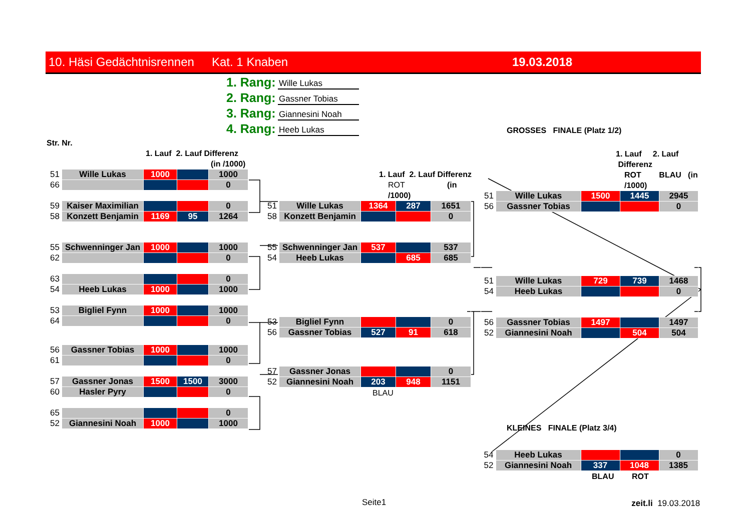10. Häsi Gedächtnisrennen Kat. 1 Knaben 19.03.2018
1. Rang: Wille Lukas
2. Rang: Gassner Tobias
3. Rang: Giannesini Noah
4. Rang: Heeb Lukas
Str. Nr.
1. Lauf 2. Lauf Differenz
(in /1000)
| 51 | Wille Lukas | 1000 | | 1000 |
| 66 | | | | 0 |
| 59 | Kaiser Maximilian | | | 0 |
| 58 | Konzett Benjamin | 1169 | 95 | 1264 |
| 55 | Schwenninger Jan | 1000 | | 1000 |
| 62 | | | | 0 |
| 63 | | | | 0 |
| 54 | Heeb Lukas | 1000 | | 1000 |
| 53 | Bigliel Fynn | 1000 | | 1000 |
| 64 | | | | 0 |
| 56 | Gassner Tobias | 1000 | | 1000 |
| 61 | | | | 0 |
| 57 | Gassner Jonas | 1500 | 1500 | 3000 |
| 60 | Hasler Pyry | | | 0 |
| 65 | | | | 0 |
| 52 | Giannesini Noah | 1000 | | 1000 |
1. Lauf 2. Lauf Differenz
ROT (in /1000)
| 51 | Wille Lukas | 1364 | 287 | 1651 |
| 58 | Konzett Benjamin | | | 0 |
| 55 | Schwenninger Jan | 537 | | 537 |
| 54 | Heeb Lukas | | 685 | 685 |
| 53 | Bigliel Fynn | | | 0 |
| 56 | Gassner Tobias | 527 | 91 | 618 |
| 57 | Gassner Jonas | | | 0 |
| 52 | Giannesini Noah | 203 | 948 | 1151 |
BLAU
GROSSES FINALE (Platz 1/2)
1. Lauf 2. Lauf Differenz
ROT BLAU (in /1000)
| 51 | Wille Lukas | 1500 | 1445 | 2945 |
| 56 | Gassner Tobias | | | 0 |
| 51 | Wille Lukas | 729 | 739 | 1468 |
| 54 | Heeb Lukas | | | 0 |
| 56 | Gassner Tobias | 1497 | | 1497 |
| 52 | Giannesini Noah | | 504 | 504 |
KLEINES FINALE (Platz 3/4)
| 54 | Heeb Lukas | | | 0 |
| 52 | Giannesini Noah | 337 | 1048 | 1385 |
BLAU ROT
Seite1 zeit.li 19.03.2018